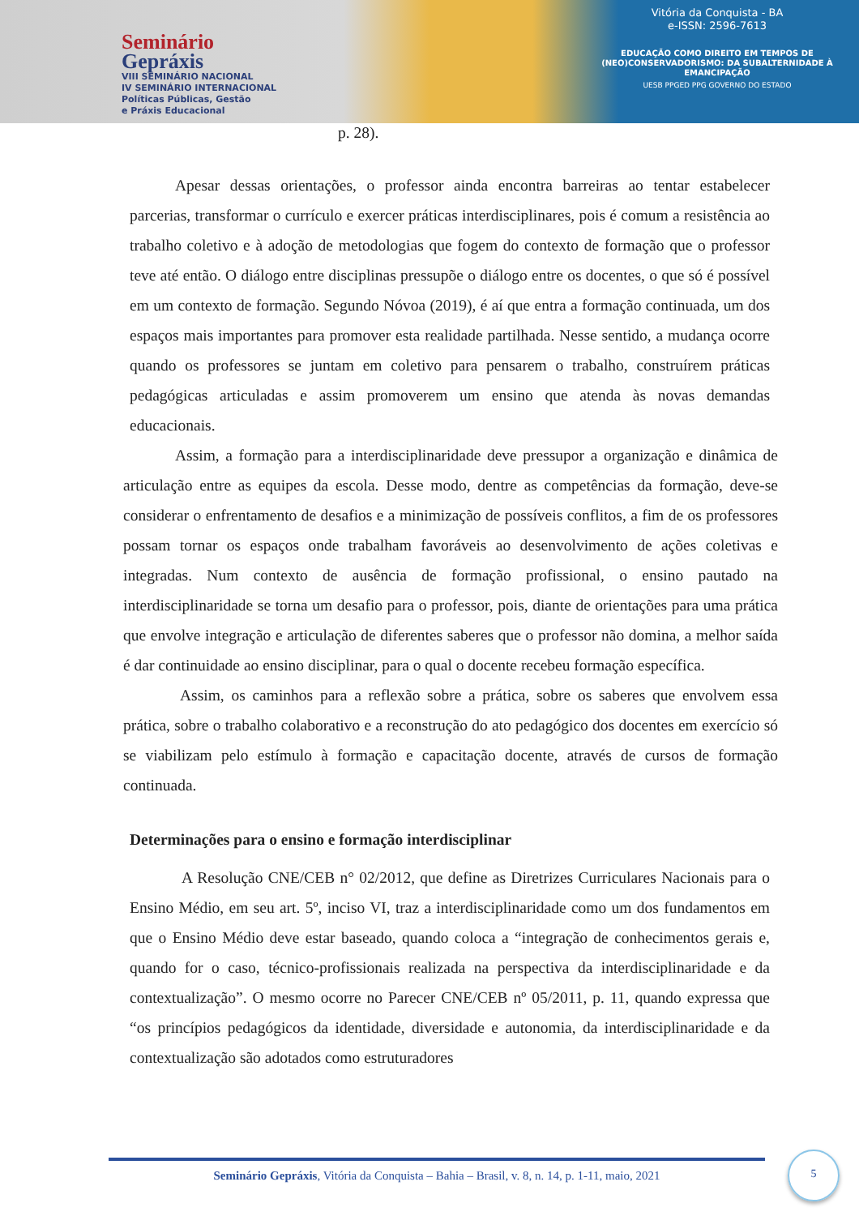Seminário
Gepráxis
VIII SEMINÁRIO NACIONAL
IV SEMINÁRIO INTERNACIONAL
Políticas Públicas, Gestão
e Práxis Educacional
Vitória da Conquista - BA
e-ISSN: 2596-7613
EDUCAÇÃO COMO DIREITO EM TEMPOS DE (NEO)CONSERVADORISMO: DA SUBALTERNIDADE À EMANCIPAÇÃO
UESB PPGED PPG GOVERNO DO ESTADO
p. 28).
Apesar dessas orientações, o professor ainda encontra barreiras ao tentar estabelecer parcerias, transformar o currículo e exercer práticas interdisciplinares, pois é comum a resistência ao trabalho coletivo e à adoção de metodologias que fogem do contexto de formação que o professor teve até então. O diálogo entre disciplinas pressupõe o diálogo entre os docentes, o que só é possível em um contexto de formação. Segundo Nóvoa (2019), é aí que entra a formação continuada, um dos espaços mais importantes para promover esta realidade partilhada. Nesse sentido, a mudança ocorre quando os professores se juntam em coletivo para pensarem o trabalho, construírem práticas pedagógicas articuladas e assim promoverem um ensino que atenda às novas demandas educacionais.
Assim, a formação para a interdisciplinaridade deve pressupor a organização e dinâmica de articulação entre as equipes da escola. Desse modo, dentre as competências da formação, deve-se considerar o enfrentamento de desafios e a minimização de possíveis conflitos, a fim de os professores possam tornar os espaços onde trabalham favoráveis ao desenvolvimento de ações coletivas e integradas. Num contexto de ausência de formação profissional, o ensino pautado na interdisciplinaridade se torna um desafio para o professor, pois, diante de orientações para uma prática que envolve integração e articulação de diferentes saberes que o professor não domina, a melhor saída é dar continuidade ao ensino disciplinar, para o qual o docente recebeu formação específica.
Assim, os caminhos para a reflexão sobre a prática, sobre os saberes que envolvem essa prática, sobre o trabalho colaborativo e a reconstrução do ato pedagógico dos docentes em exercício só se viabilizam pelo estímulo à formação e capacitação docente, através de cursos de formação continuada.
Determinações para o ensino e formação interdisciplinar
A Resolução CNE/CEB n° 02/2012, que define as Diretrizes Curriculares Nacionais para o Ensino Médio, em seu art. 5º, inciso VI, traz a interdisciplinaridade como um dos fundamentos em que o Ensino Médio deve estar baseado, quando coloca a “integração de conhecimentos gerais e, quando for o caso, técnico-profissionais realizada na perspectiva da interdisciplinaridade e da contextualização”. O mesmo ocorre no Parecer CNE/CEB nº 05/2011, p. 11, quando expressa que “os princípios pedagógicos da identidade, diversidade e autonomia, da interdisciplinaridade e da contextualização são adotados como estruturadores
Seminário Gepráxis, Vitória da Conquista – Bahia – Brasil, v. 8, n. 14, p. 1-11, maio, 2021
5